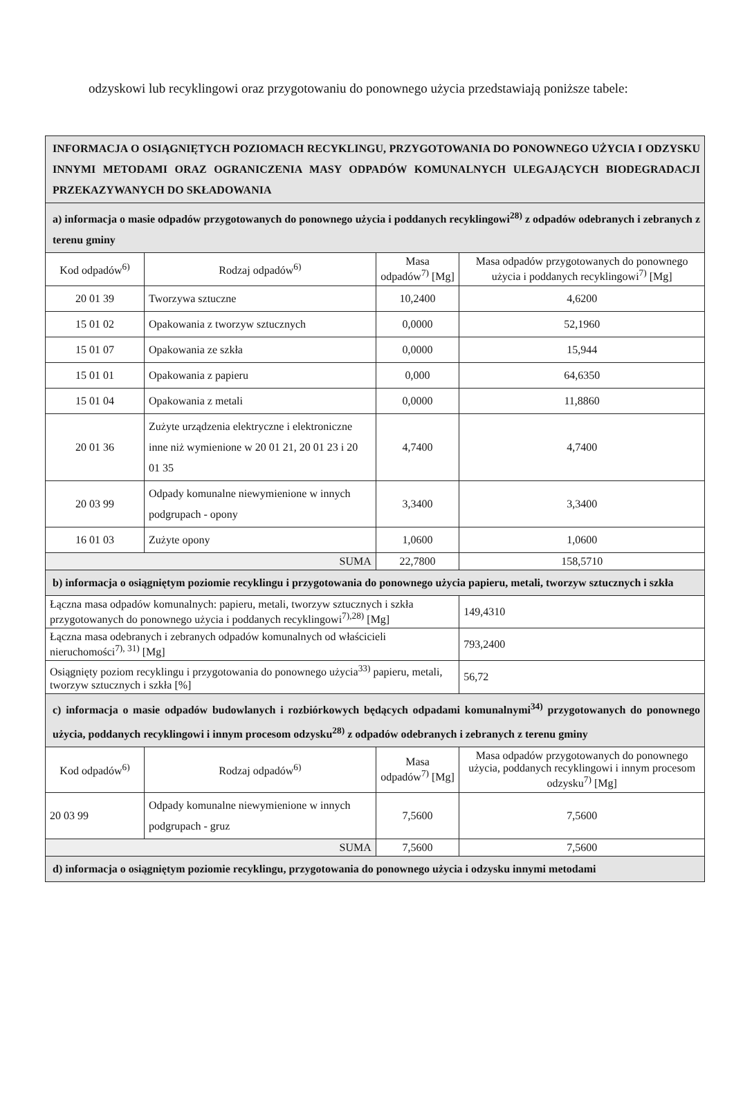odzyskowi lub recyklingowi oraz przygotowaniu do ponownego użycia przedstawiają poniższe tabele:
| INFORMACJA O OSIĄGNIĘTYCH POZIOMACH RECYKLINGU, PRZYGOTOWANIA DO PONOWNEGO UŻYCIA I ODZYSKU INNYMI METODAMI ORAZ OGRANICZENIA MASY ODPADÓW KOMUNALNYCH ULEGAJĄCYCH BIODEGRADACJI PRZEKAZYWANYCH DO SKŁADOWANIA | | | |
| a) informacja o masie odpadów przygotowanych do ponownego użycia i poddanych recyklingowi<sup>28)</sup> z odpadów odebranych i zebranych z terenu gminy | | | |
| Kod odpadów<sup>6)</sup> | Rodzaj odpadów<sup>6)</sup> | Masa odpadów<sup>7)</sup> [Mg] | Masa odpadów przygotowanych do ponownego użycia i poddanych recyklingowi<sup>7)</sup> [Mg] |
| 20 01 39 | Tworzywa sztuczne | 10,2400 | 4,6200 |
| 15 01 02 | Opakowania z tworzyw sztucznych | 0,0000 | 52,1960 |
| 15 01 07 | Opakowania ze szkła | 0,0000 | 15,944 |
| 15 01 01 | Opakowania z papieru | 0,000 | 64,6350 |
| 15 01 04 | Opakowania z metali | 0,0000 | 11,8860 |
| 20 01 36 | Zużyte urządzenia elektryczne i elektroniczne inne niż wymienione w 20 01 21, 20 01 23 i 20 01 35 | 4,7400 | 4,7400 |
| 20 03 99 | Odpady komunalne niewymienione w innych podgrupach - opony | 3,3400 | 3,3400 |
| 16 01 03 | Zużyte opony | 1,0600 | 1,0600 |
| SUMA | | 22,7800 | 158,5710 |
| b) informacja o osiągniętym poziomie recyklingu i przygotowania do ponownego użycia papieru, metali, tworzyw sztucznych i szkła | | | |
| Łączna masa odpadów komunalnych: papieru, metali, tworzyw sztucznych i szkła przygotowanych do ponownego użycia i poddanych recyklingowi<sup>7),28)</sup> [Mg] | | | 149,4310 |
| Łączna masa odebranych i zebranych odpadów komunalnych od właścicieli nieruchomości<sup>7), 31)</sup> [Mg] | | | 793,2400 |
| Osiągnięty poziom recyklingu i przygotowania do ponownego użycia<sup>33)</sup> papieru, metali, tworzyw sztucznych i szkła [%] | | | 56,72 |
| c) informacja o masie odpadów budowlanych i rozbiórkowych będących odpadami komunalnymi<sup>34)</sup> przygotowanych do ponownego użycia, poddanych recyklingowi i innym procesom odzysku<sup>28)</sup> z odpadów odebranych i zebranych z terenu gminy | | | |
| Kod odpadów<sup>6)</sup> | Rodzaj odpadów<sup>6)</sup> | Masa odpadów<sup>7)</sup> [Mg] | Masa odpadów przygotowanych do ponownego użycia, poddanych recyklingowi i innym procesom odzysku<sup>7)</sup> [Mg] |
| 20 03 99 | Odpady komunalne niewymienione w innych podgrupach - gruz | 7,5600 | 7,5600 |
| SUMA | | 7,5600 | 7,5600 |
| d) informacja o osiągniętym poziomie recyklingu, przygotowania do ponownego użycia i odzysku innymi metodami | | | |